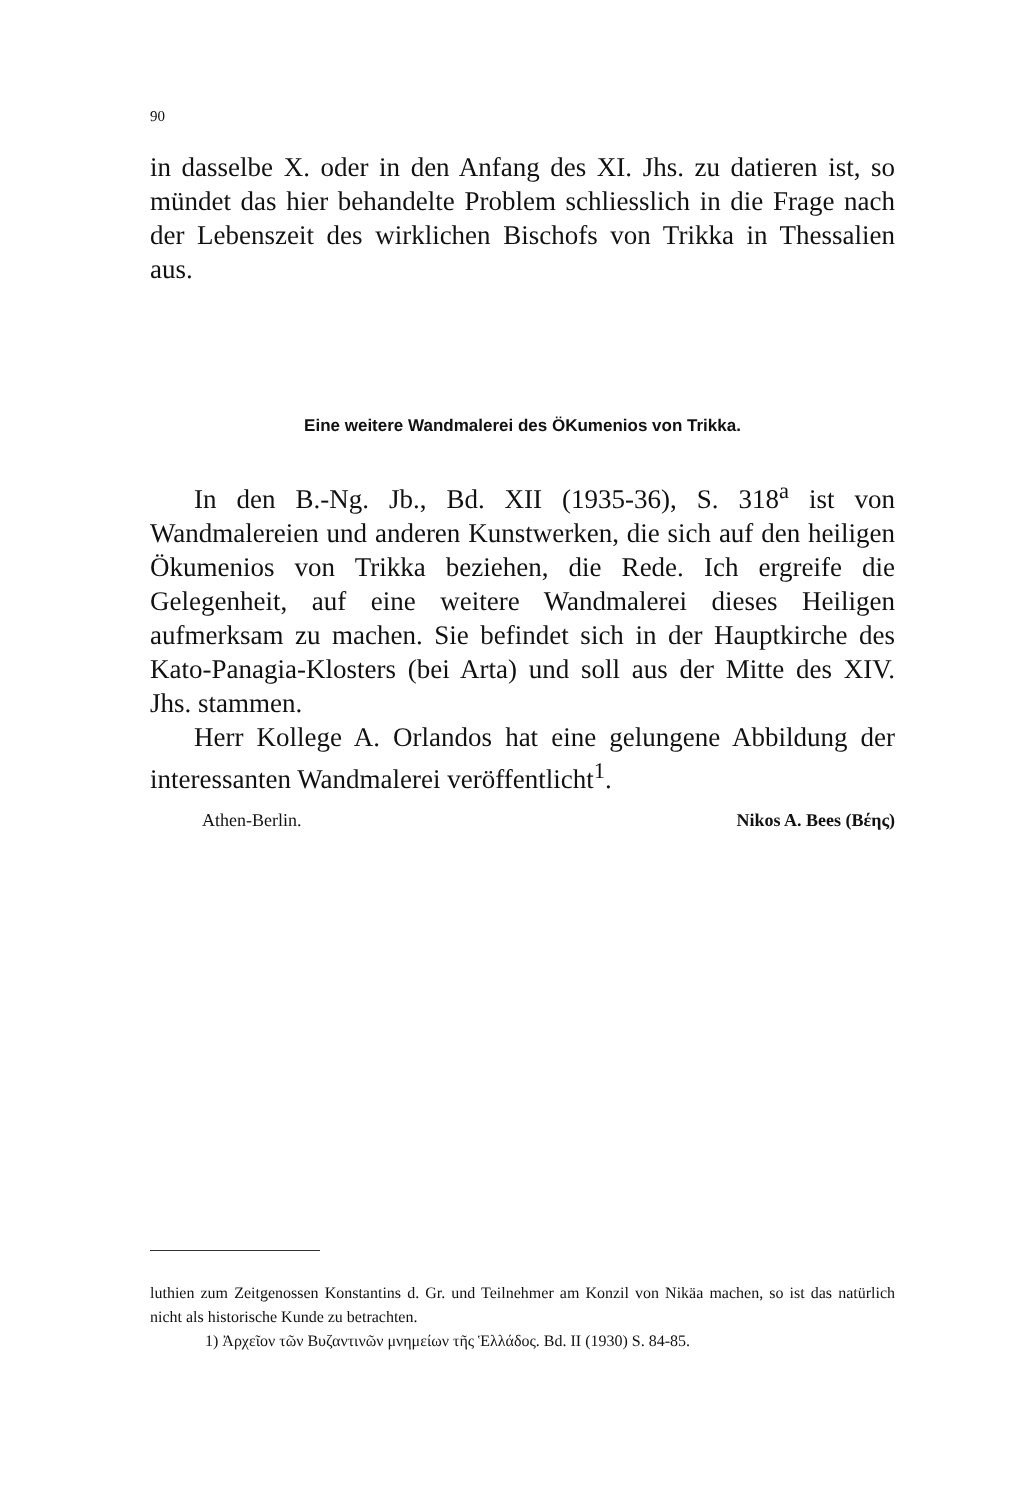90
in dasselbe X. oder in den Anfang des XI. Jhs. zu datieren ist, so mündet das hier behandelte Problem schliesslich in die Frage nach der Lebenszeit des wirklichen Bischofs von Trikka in Thessalien aus.
Eine weitere Wandmalerei des ÖKumenios von Trikka.
In den B.-Ng. Jb., Bd. XII (1935-36), S. 318<sup>a</sup> ist von Wandmalereien und anderen Kunstwerken, die sich auf den heiligen Ökumenios von Trikka beziehen, die Rede. Ich ergreife die Gelegenheit, auf eine weitere Wandmalerei dieses Heiligen aufmerksam zu machen. Sie befindet sich in der Hauptkirche des Kato-Panagia-Klosters (bei Arta) und soll aus der Mitte des XIV. Jhs. stammen.
Herr Kollege A. Orlandos hat eine gelungene Abbildung der interessanten Wandmalerei veröffentlicht<sup>1</sup>.
Athen-Berlin. Nikos A. Bees (Βέης)
luthien zum Zeitgenossen Konstantins d. Gr. und Teilnehmer am Konzil von Nikäa machen, so ist das natürlich nicht als historische Kunde zu betrachten.
1) Ἀρχεῖον τῶν Βυζαντινῶν μνημείων τῆς Ἑλλάδος. Bd. II (1930) S. 84-85.